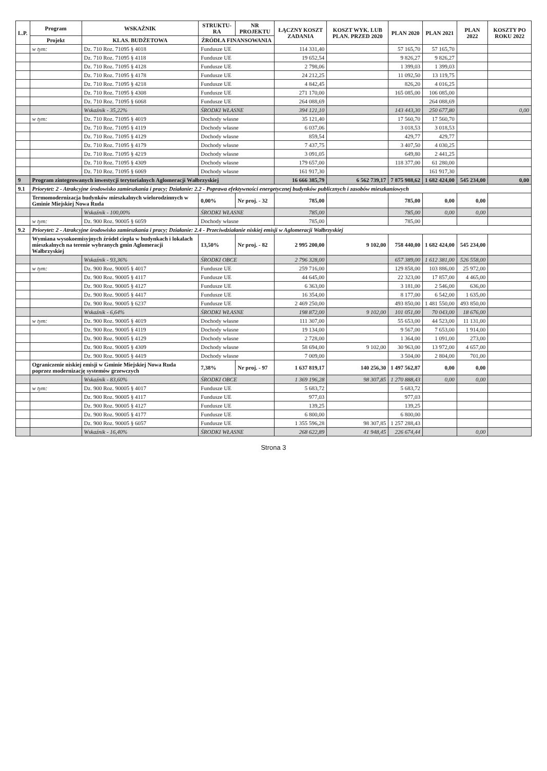| L.P. | Program | WSKAŹNIK | STRUKTU-RA | NR PROJEKTU | ŁĄCZNY KOSZT ZADANIA | KOSZT WYK. LUB PLAN. PRZED 2020 | PLAN 2020 | PLAN 2021 | PLAN 2022 | KOSZTY PO ROKU 2022 |
| --- | --- | --- | --- | --- | --- | --- | --- | --- | --- | --- |
| | Projekt | KLAS. BUDŻETOWA | ŹRÓDŁA FINANSOWANIA | | | | | | | |
| | w tym: | Dz. 710 Roz. 71095 § 4018 | Fundusze UE | | 114 331,40 | | 57 165,70 | 57 165,70 | | |
| | | Dz. 710 Roz. 71095 § 4118 | Fundusze UE | | 19 652,54 | | 9 826,27 | 9 826,27 | | |
| | | Dz. 710 Roz. 71095 § 4128 | Fundusze UE | | 2 798,06 | | 1 399,03 | 1 399,03 | | |
| | | Dz. 710 Roz. 71095 § 4178 | Fundusze UE | | 24 212,25 | | 11 092,50 | 13 119,75 | | |
| | | Dz. 710 Roz. 71095 § 4218 | Fundusze UE | | 4 842,45 | | 826,20 | 4 016,25 | | |
| | | Dz. 710 Roz. 71095 § 4308 | Fundusze UE | | 271 170,00 | | 165 085,00 | 106 085,00 | | |
| | | Dz. 710 Roz. 71095 § 6068 | Fundusze UE | | 264 088,69 | | | 264 088,69 | | |
| | | Wskaźnik - 35,22% | ŚRODKI WŁASNE | | 394 121,10 | | 143 443,30 | 250 677,80 | | 0,00 |
| | w tym: | Dz. 710 Roz. 71095 § 4019 | Dochody własne | | 35 121,40 | | 17 560,70 | 17 560,70 | | |
| | | Dz. 710 Roz. 71095 § 4119 | Dochody własne | | 6 037,06 | | 3 018,53 | 3 018,53 | | |
| | | Dz. 710 Roz. 71095 § 4129 | Dochody własne | | 859,54 | | 429,77 | 429,77 | | |
| | | Dz. 710 Roz. 71095 § 4179 | Dochody własne | | 7 437,75 | | 3 407,50 | 4 030,25 | | |
| | | Dz. 710 Roz. 71095 § 4219 | Dochody własne | | 3 091,05 | | 649,80 | 2 441,25 | | |
| | | Dz. 710 Roz. 71095 § 4309 | Dochody własne | | 179 657,00 | | 118 377,00 | 61 280,00 | | |
| | | Dz. 710 Roz. 71095 § 6069 | Dochody własne | | 161 917,30 | | | 161 917,30 | | |
| 9 | Program zintegrowanych inwestycji terytorialnych Aglomeracji Wałbrzyskiej | | | | 16 666 385,79 | 6 562 739,17 | 7 875 988,62 | 1 682 424,00 | 545 234,00 | 0,00 |
| 9.1 | Priorytet: 2 - Atrakcyjne środowisko zamieszkania i pracy; Działanie: 2.2 - Poprawa efektywności energetycznej budynków publicznych i zasobów mieszkaniowych | | | | | | | | | |
| | Termomodernizacja budynków mieszkalnych wielorodzinnych w Gminie Miejskiej Nowa Ruda | | 0,00% | Nr proj. - 32 | 785,00 | | 785,00 | 0,00 | 0,00 | |
| | | Wskaźnik - 100,00% | ŚRODKI WŁASNE | | 785,00 | | 785,00 | 0,00 | 0,00 | |
| | w tym: | Dz. 900 Roz. 90005 § 6059 | Dochody własne | | 785,00 | | 785,00 | | | |
| 9.2 | Priorytet: 2 - Atrakcyjne środowisko zamieszkania i pracy; Działanie: 2.4 - Przeciwdziałanie niskiej emisji w Aglomeracji Wałbrzyskiej | | | | | | | | | |
| | Wymiana wysokoemisyjnych źródeł ciepła w budynkach i lokalach mieszkalnych na terenie wybranych gmin Aglomeracji Wałbrzyskiej | | 13,50% | Nr proj. - 82 | 2 995 200,00 | 9 102,00 | 758 440,00 | 1 682 424,00 | 545 234,00 | |
| | | Wskaźnik - 93,36% | ŚRODKI OBCE | | 2 796 328,00 | | 657 389,00 | 1 612 381,00 | 526 558,00 | |
| | w tym: | Dz. 900 Roz. 90005 § 4017 | Fundusze UE | | 259 716,00 | | 129 858,00 | 103 886,00 | 25 972,00 | |
| | | Dz. 900 Roz. 90005 § 4117 | Fundusze UE | | 44 645,00 | | 22 323,00 | 17 857,00 | 4 465,00 | |
| | | Dz. 900 Roz. 90005 § 4127 | Fundusze UE | | 6 363,00 | | 3 181,00 | 2 546,00 | 636,00 | |
| | | Dz. 900 Roz. 90005 § 4417 | Fundusze UE | | 16 354,00 | | 8 177,00 | 6 542,00 | 1 635,00 | |
| | | Dz. 900 Roz. 90005 § 6237 | Fundusze UE | | 2 469 250,00 | | 493 850,00 | 1 481 550,00 | 493 850,00 | |
| | | Wskaźnik - 6,64% | ŚRODKI WŁASNE | | 198 872,00 | 9 102,00 | 101 051,00 | 70 043,00 | 18 676,00 | |
| | w tym: | Dz. 900 Roz. 90005 § 4019 | Dochody własne | | 111 307,00 | | 55 653,00 | 44 523,00 | 11 131,00 | |
| | | Dz. 900 Roz. 90005 § 4119 | Dochody własne | | 19 134,00 | | 9 567,00 | 7 653,00 | 1 914,00 | |
| | | Dz. 900 Roz. 90005 § 4129 | Dochody własne | | 2 728,00 | | 1 364,00 | 1 091,00 | 273,00 | |
| | | Dz. 900 Roz. 90005 § 4309 | Dochody własne | | 58 694,00 | 9 102,00 | 30 963,00 | 13 972,00 | 4 657,00 | |
| | | Dz. 900 Roz. 90005 § 4419 | Dochody własne | | 7 009,00 | | 3 504,00 | 2 804,00 | 701,00 | |
| | Ograniczenie niskiej emisji w Gminie Miejskiej Nowa Ruda poprzez modernizację systemów grzewczych | | 7,38% | Nr proj. - 97 | 1 637 819,17 | 140 256,30 | 1 497 562,87 | 0,00 | 0,00 | |
| | | Wskaźnik - 83,60% | ŚRODKI OBCE | | 1 369 196,28 | 98 307,85 | 1 270 888,43 | 0,00 | 0,00 | |
| | w tym: | Dz. 900 Roz. 90005 § 4017 | Fundusze UE | | 5 683,72 | | 5 683,72 | | | |
| | | Dz. 900 Roz. 90005 § 4117 | Fundusze UE | | 977,03 | | 977,03 | | | |
| | | Dz. 900 Roz. 90005 § 4127 | Fundusze UE | | 139,25 | | 139,25 | | | |
| | | Dz. 900 Roz. 90005 § 4177 | Fundusze UE | | 6 800,00 | | 6 800,00 | | | |
| | | Dz. 900 Roz. 90005 § 6057 | Fundusze UE | | 1 355 596,28 | 98 307,85 | 1 257 288,43 | | | |
| | | Wskaźnik - 16,40% | ŚRODKI WŁASNE | | 268 622,89 | 41 948,45 | 226 674,44 | | 0,00 | |
Strona 3